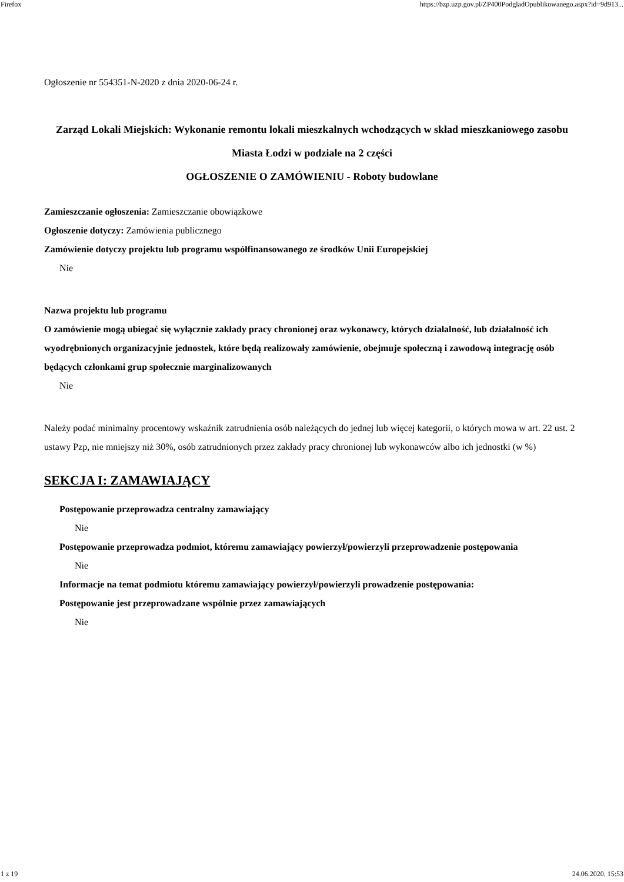Firefox https://bzp.uzp.gov.pl/ZP400PodgladOpublikowanego.aspx?id=9d913...
Ogłoszenie nr 554351-N-2020 z dnia 2020-06-24 r.
Zarząd Lokali Miejskich: Wykonanie remontu lokali mieszkalnych wchodzących w skład mieszkaniowego zasobu Miasta Łodzi w podziale na 2 części
OGŁOSZENIE O ZAMÓWIENIU - Roboty budowlane
Zamieszczanie ogłoszenia: Zamieszczanie obowiązkowe
Ogłoszenie dotyczy: Zamówienia publicznego
Zamówienie dotyczy projektu lub programu współfinansowanego ze środków Unii Europejskiej
Nie
Nazwa projektu lub programu
O zamówienie mogą ubiegać się wyłącznie zakłady pracy chronionej oraz wykonawcy, których działalność, lub działalność ich wyodrębnionych organizacyjnie jednostek, które będą realizowały zamówienie, obejmuje społeczną i zawodową integrację osób będących członkami grup społecznie marginalizowanych
Nie
Należy podać minimalny procentowy wskaźnik zatrudnienia osób należących do jednej lub więcej kategorii, o których mowa w art. 22 ust. 2 ustawy Pzp, nie mniejszy niż 30%, osób zatrudnionych przez zakłady pracy chronionej lub wykonawców albo ich jednostki (w %)
SEKCJA I: ZAMAWIAJĄCY
Postępowanie przeprowadza centralny zamawiający
Nie
Postępowanie przeprowadza podmiot, któremu zamawiający powierzył/powierzyli przeprowadzenie postępowania
Nie
Informacje na temat podmiotu któremu zamawiający powierzył/powierzyli prowadzenie postępowania:
Postępowanie jest przeprowadzane wspólnie przez zamawiających
Nie
1 z 19 24.06.2020, 15:53